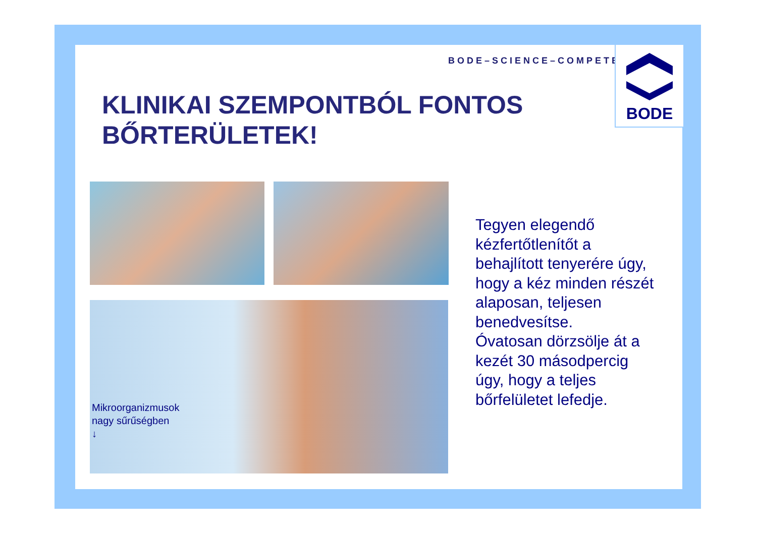BODE–SCIENCE–COMPETENCE
BODE
KLINIKAI SZEMPONTBÓL FONTOS
BŐRTERÜLETEK!
Mikroorganizmusok
nagy sűrűségben
↓
Tegyen elegendő
kézfertőtlenítőt a
behajlított tenyerére úgy,
hogy a kéz minden részét
alaposan, teljesen
benedvesítse.
Óvatosan dörzsölje át a
kezét 30 másodpercig
úgy, hogy a teljes
bőrfelületet lefedje.